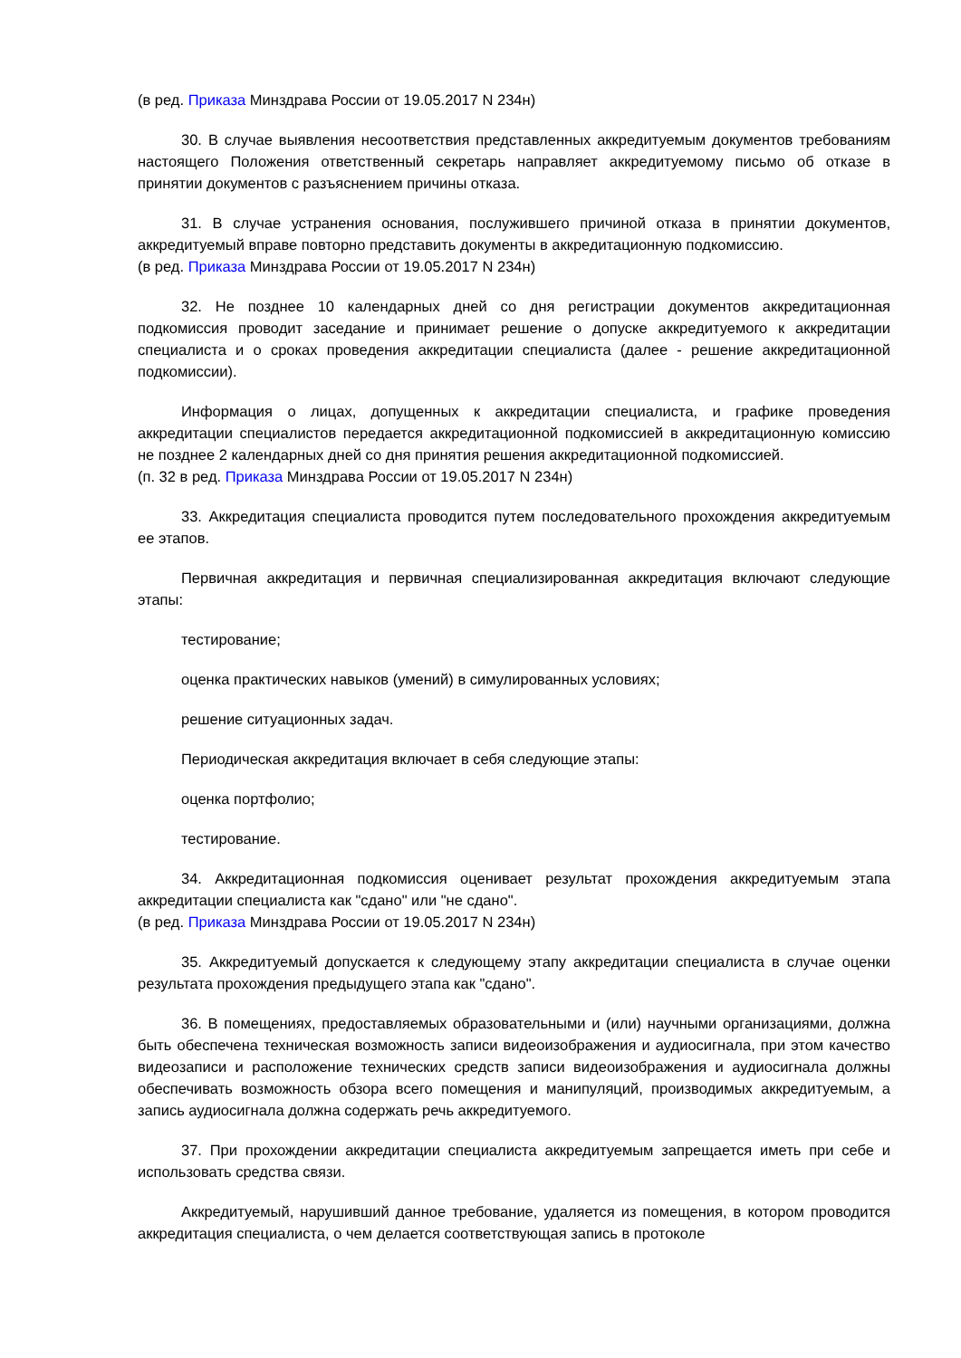(в ред. Приказа Минздрава России от 19.05.2017 N 234н)
30. В случае выявления несоответствия представленных аккредитуемым документов требованиям настоящего Положения ответственный секретарь направляет аккредитуемому письмо об отказе в принятии документов с разъяснением причины отказа.
31. В случае устранения основания, послужившего причиной отказа в принятии документов, аккредитуемый вправе повторно представить документы в аккредитационную подкомиссию.
(в ред. Приказа Минздрава России от 19.05.2017 N 234н)
32. Не позднее 10 календарных дней со дня регистрации документов аккредитационная подкомиссия проводит заседание и принимает решение о допуске аккредитуемого к аккредитации специалиста и о сроках проведения аккредитации специалиста (далее - решение аккредитационной подкомиссии).
Информация о лицах, допущенных к аккредитации специалиста, и графике проведения аккредитации специалистов передается аккредитационной подкомиссией в аккредитационную комиссию не позднее 2 календарных дней со дня принятия решения аккредитационной подкомиссией.
(п. 32 в ред. Приказа Минздрава России от 19.05.2017 N 234н)
33. Аккредитация специалиста проводится путем последовательного прохождения аккредитуемым ее этапов.
Первичная аккредитация и первичная специализированная аккредитация включают следующие этапы:
тестирование;
оценка практических навыков (умений) в симулированных условиях;
решение ситуационных задач.
Периодическая аккредитация включает в себя следующие этапы:
оценка портфолио;
тестирование.
34. Аккредитационная подкомиссия оценивает результат прохождения аккредитуемым этапа аккредитации специалиста как "сдано" или "не сдано".
(в ред. Приказа Минздрава России от 19.05.2017 N 234н)
35. Аккредитуемый допускается к следующему этапу аккредитации специалиста в случае оценки результата прохождения предыдущего этапа как "сдано".
36. В помещениях, предоставляемых образовательными и (или) научными организациями, должна быть обеспечена техническая возможность записи видеоизображения и аудиосигнала, при этом качество видеозаписи и расположение технических средств записи видеоизображения и аудиосигнала должны обеспечивать возможность обзора всего помещения и манипуляций, производимых аккредитуемым, а запись аудиосигнала должна содержать речь аккредитуемого.
37. При прохождении аккредитации специалиста аккредитуемым запрещается иметь при себе и использовать средства связи.
Аккредитуемый, нарушивший данное требование, удаляется из помещения, в котором проводится аккредитация специалиста, о чем делается соответствующая запись в протоколе